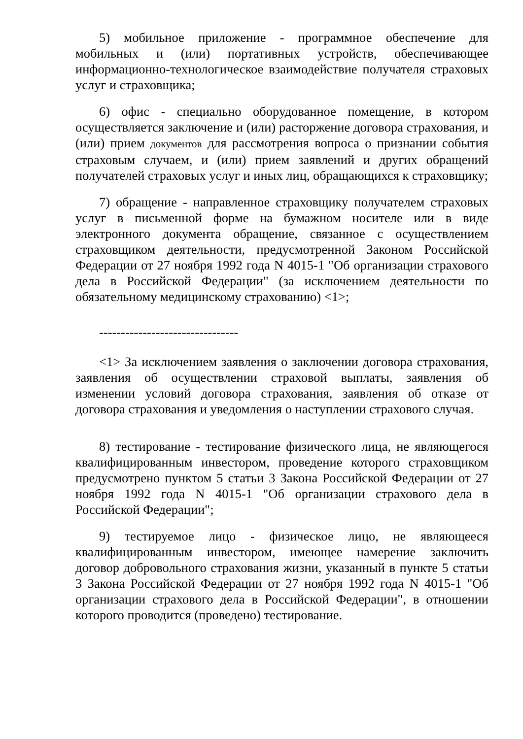5) мобильное приложение - программное обеспечение для мобильных и (или) портативных устройств, обеспечивающее информационно-технологическое взаимодействие получателя страховых услуг и страховщика;
6) офис - специально оборудованное помещение, в котором осуществляется заключение и (или) расторжение договора страхования, и (или) прием документов для рассмотрения вопроса о признании события страховым случаем, и (или) прием заявлений и других обращений получателей страховых услуг и иных лиц, обращающихся к страховщику;
7) обращение - направленное страховщику получателем страховых услуг в письменной форме на бумажном носителе или в виде электронного документа обращение, связанное с осуществлением страховщиком деятельности, предусмотренной Законом Российской Федерации от 27 ноября 1992 года N 4015-1 "Об организации страхового дела в Российской Федерации" (за исключением деятельности по обязательному медицинскому страхованию) <1>;
--------------------------------
<1> За исключением заявления о заключении договора страхования, заявления об осуществлении страховой выплаты, заявления об изменении условий договора страхования, заявления об отказе от договора страхования и уведомления о наступлении страхового случая.
8) тестирование - тестирование физического лица, не являющегося квалифицированным инвестором, проведение которого страховщиком предусмотрено пунктом 5 статьи 3 Закона Российской Федерации от 27 ноября 1992 года N 4015-1 "Об организации страхового дела в Российской Федерации";
9) тестируемое лицо - физическое лицо, не являющееся квалифицированным инвестором, имеющее намерение заключить договор добровольного страхования жизни, указанный в пункте 5 статьи 3 Закона Российской Федерации от 27 ноября 1992 года N 4015-1 "Об организации страхового дела в Российской Федерации", в отношении которого проводится (проведено) тестирование.